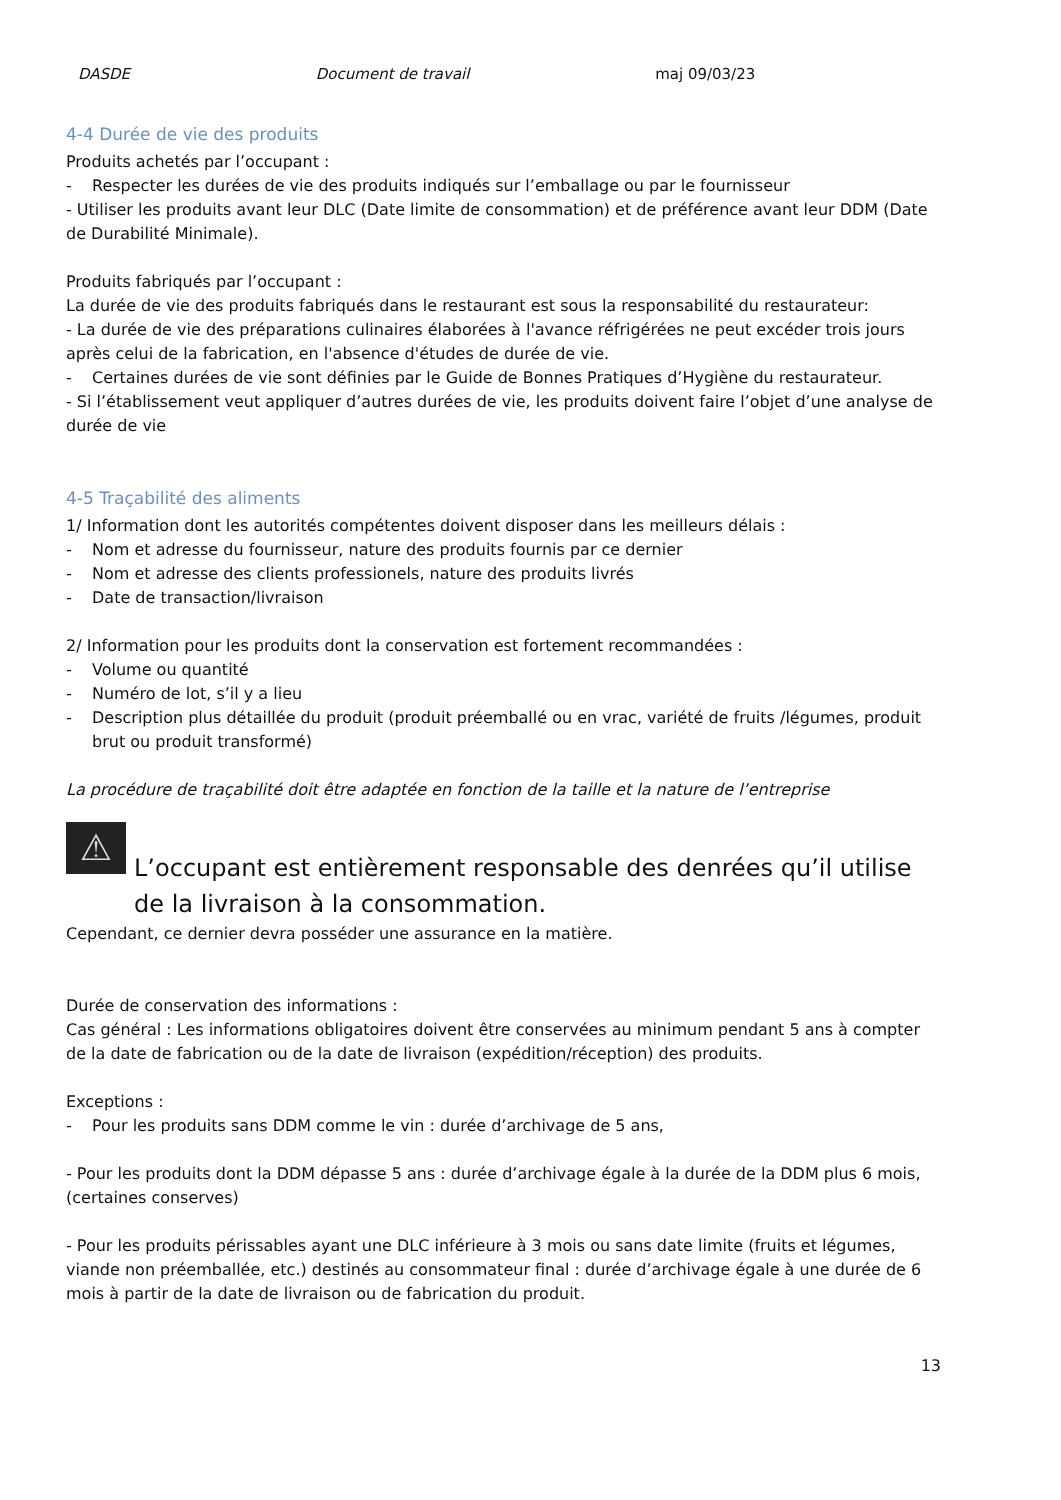DASDE Document de travail maj 09/03/23
4-4 Durée de vie des produits
Produits achetés par l’occupant :
- Respecter les durées de vie des produits indiqués sur l’emballage ou par le fournisseur
- Utiliser les produits avant leur DLC (Date limite de consommation) et de préférence avant leur DDM (Date de Durabilité Minimale).
Produits fabriqués par l’occupant :
La durée de vie des produits fabriqués dans le restaurant est sous la responsabilité du restaurateur:
- La durée de vie des préparations culinaires élaborées à l'avance réfrigérées ne peut excéder trois jours après celui de la fabrication, en l'absence d'études de durée de vie.
- Certaines durées de vie sont définies par le Guide de Bonnes Pratiques d’Hygiène du restaurateur.
- Si l’établissement veut appliquer d’autres durées de vie, les produits doivent faire l’objet d’une analyse de durée de vie
4-5 Traçabilité des aliments
1/ Information dont les autorités compétentes doivent disposer dans les meilleurs délais :
- Nom et adresse du fournisseur, nature des produits fournis par ce dernier
- Nom et adresse des clients professionels, nature des produits livrés
- Date de transaction/livraison
2/ Information pour les produits dont la conservation est fortement recommandées :
- Volume ou quantité
- Numéro de lot, s’il y a lieu
- Description plus détaillée du produit (produit préemballé ou en vrac, variété de fruits /légumes, produit brut ou produit transformé)
La procédure de traçabilité doit être adaptée en fonction de la taille et la nature de l’entreprise
⚠
L’occupant est entièrement responsable des denrées qu’il utilise de la livraison à la consommation.
Cependant, ce dernier devra posséder une assurance en la matière.
Durée de conservation des informations :
Cas général : Les informations obligatoires doivent être conservées au minimum pendant 5 ans à compter de la date de fabrication ou de la date de livraison (expédition/réception) des produits.
Exceptions :
- Pour les produits sans DDM comme le vin : durée d’archivage de 5 ans,
- Pour les produits dont la DDM dépasse 5 ans : durée d’archivage égale à la durée de la DDM plus 6 mois, (certaines conserves)
- Pour les produits périssables ayant une DLC inférieure à 3 mois ou sans date limite (fruits et légumes, viande non préemballée, etc.) destinés au consommateur final : durée d’archivage égale à une durée de 6 mois à partir de la date de livraison ou de fabrication du produit.
13